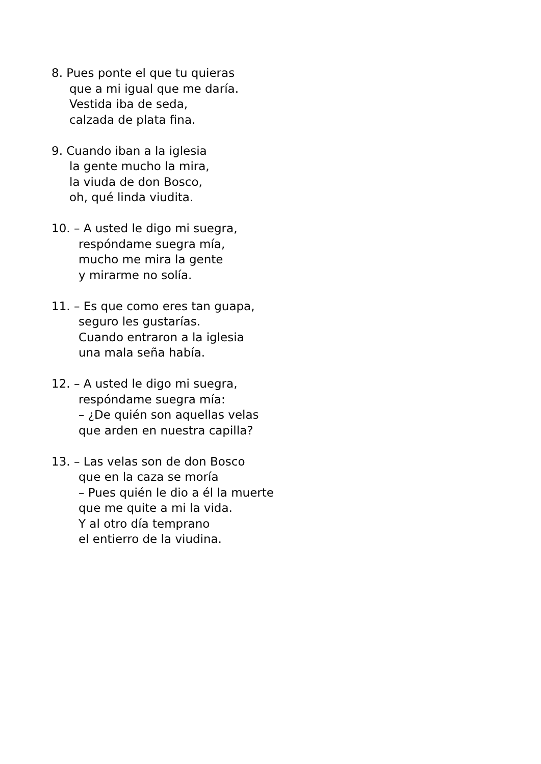8. Pues ponte el que tu quieras
que a mi igual que me daría.
Vestida iba de seda,
calzada de plata fina.
9. Cuando iban a la iglesia
la gente mucho la mira,
la viuda de don Bosco,
oh, qué linda viudita.
10. – A usted le digo mi suegra,
respóndame suegra mía,
mucho me mira la gente
y mirarme no solía.
11. – Es que como eres tan guapa,
seguro les gustarías.
Cuando entraron a la iglesia
una mala seña había.
12. – A usted le digo mi suegra,
respóndame suegra mía:
– ¿De quién son aquellas velas
que arden en nuestra capilla?
13. – Las velas son de don Bosco
que en la caza se moría
– Pues quién le dio a él la muerte
que me quite a mi la vida.
Y al otro día temprano
el entierro de la viudina.